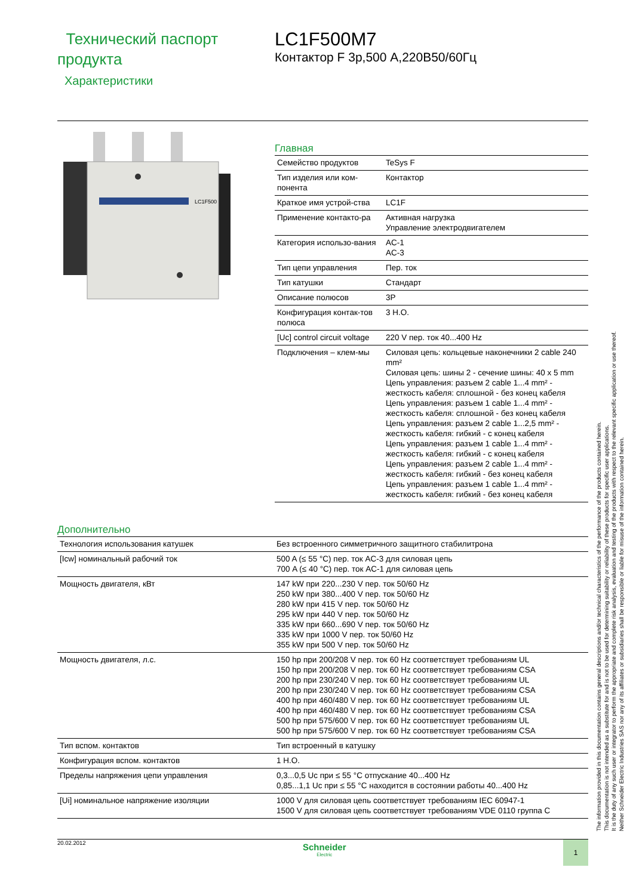Технический паспорт продукта
Характеристики
LC1F500M7
Контактор F 3р,500 А,220В50/60Гц
LC1F500
Главная
| Семейство продуктов | TeSys F |
| Тип изделия или ком-понента | Контактор |
| Краткое имя устрой-ства | LC1F |
| Применение контакто-ра | Активная нагрузка Управление электродвигателем |
| Категория использо-вания | AC-1 AC-3 |
| Тип цепи управления | Пер. ток |
| Тип катушки | Стандарт |
| Описание полюсов | 3P |
| Конфигурация контак-тов полюса | 3 Н.О. |
| [Uc] control circuit voltage | 220 V пер. ток 40...400 Hz |
| Подключения – клем-мы | Силовая цепь: кольцевые наконечники 2 cable 240 mm² Силовая цепь: шины 2 - сечение шины: 40 x 5 mm Цепь управления: разъем 2 cable 1...4 mm² - жесткость кабеля: сплошной - без конец кабеля Цепь управления: разъем 1 cable 1...4 mm² - жесткость кабеля: сплошной - без конец кабеля Цепь управления: разъем 2 cable 1...2,5 mm² - жесткость кабеля: гибкий - с конец кабеля Цепь управления: разъем 1 cable 1...4 mm² - жесткость кабеля: гибкий - с конец кабеля Цепь управления: разъем 2 cable 1...4 mm² - жесткость кабеля: гибкий - без конец кабеля Цепь управления: разъем 1 cable 1...4 mm² - жесткость кабеля: гибкий - без конец кабеля |
Дополнительно
| Технология использования катушек | Без встроенного симметричного защитного стабилитрона |
| [Icw] номинальный рабочий ток | 500 A (≤ 55 °C) пер. ток AC-3 для силовая цепь 700 A (≤ 40 °C) пер. ток AC-1 для силовая цепь |
| Мощность двигателя, кВт | 147 kW при 220...230 V пер. ток 50/60 Hz 250 kW при 380...400 V пер. ток 50/60 Hz 280 kW при 415 V пер. ток 50/60 Hz 295 kW при 440 V пер. ток 50/60 Hz 335 kW при 660...690 V пер. ток 50/60 Hz 335 kW при 1000 V пер. ток 50/60 Hz 355 kW при 500 V пер. ток 50/60 Hz |
| Мощность двигателя, л.с. | 150 hp при 200/208 V пер. ток 60 Hz соответствует требованиям UL 150 hp при 200/208 V пер. ток 60 Hz соответствует требованиям CSA 200 hp при 230/240 V пер. ток 60 Hz соответствует требованиям UL 200 hp при 230/240 V пер. ток 60 Hz соответствует требованиям CSA 400 hp при 460/480 V пер. ток 60 Hz соответствует требованиям UL 400 hp при 460/480 V пер. ток 60 Hz соответствует требованиям CSA 500 hp при 575/600 V пер. ток 60 Hz соответствует требованиям UL 500 hp при 575/600 V пер. ток 60 Hz соответствует требованиям CSA |
| Тип вспом. контактов | Тип встроенный в катушку |
| Конфигурация вспом. контактов | 1 Н.О. |
| Пределы напряжения цепи управления | 0,3...0,5 Uc при ≤ 55 °C отпускание 40...400 Hz 0,85...1,1 Uc при ≤ 55 °C находится в состоянии работы 40...400 Hz |
| [Ui] номинальное напряжение изоляции | 1000 V для силовая цепь соответствует требованиям IEC 60947-1 1500 V для силовая цепь соответствует требованиям VDE 0110 группа C |
20.02.2012
Schneider
Electric
1
The information provided in this documentation contains general descriptions and/or technical characteristics of the performance of the products contained herein.
This documentation is not intended as a substitute for and is not to be used for determining suitability or reliability of these products for specific user applications.
It is the duty of any such user or integrator to perform the appropriate and complete risk analysis, evaluation and testing of the products with respect to the relevant specific application or use thereof.
Neither Schneider Electric Industries SAS nor any of its affiliates or subsidiaries shall be responsible or liable for misuse of the information contained herein.